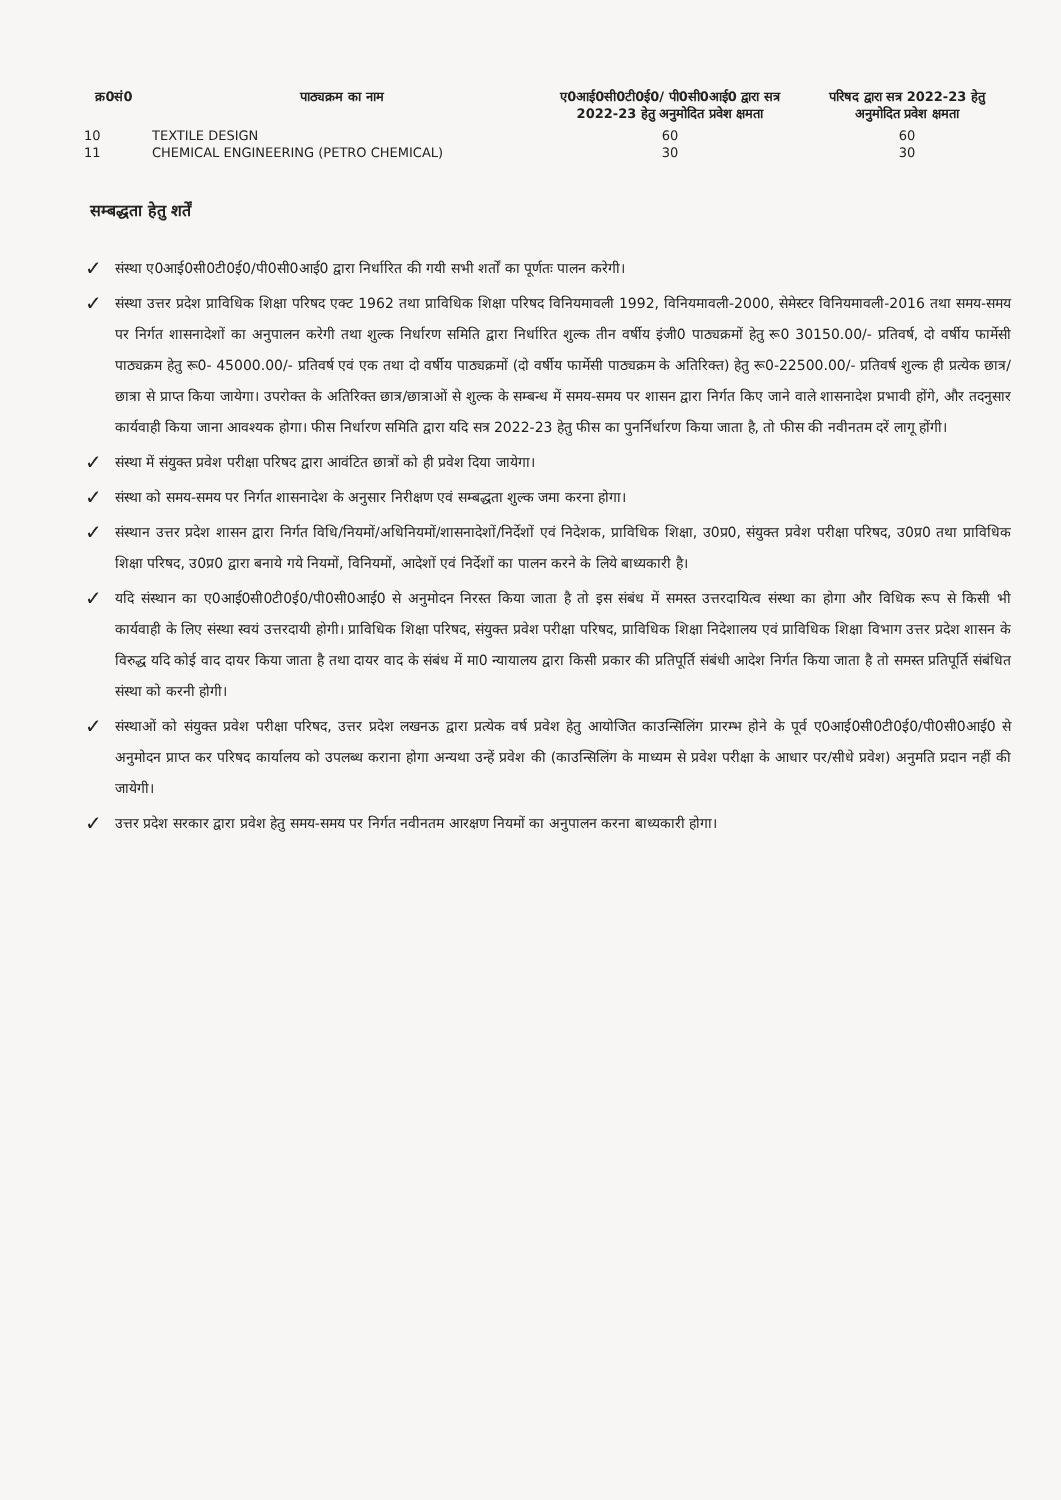| क्र0सं0 | पाठ्यक्रम का नाम | ए0आई0सी0टी0ई0/ पी0सी0आई0 द्वारा सत्र 2022-23 हेतु अनुमोदित प्रवेश क्षमता | परिषद द्वारा सत्र 2022-23 हेतु अनुमोदित प्रवेश क्षमता |
| --- | --- | --- | --- |
| 10 | TEXTILE DESIGN | 60 | 60 |
| 11 | CHEMICAL ENGINEERING (PETRO CHEMICAL) | 30 | 30 |
सम्बद्धता हेतु शर्तें
✓ संस्था ए0आई0सी0टी0ई0/पी0सी0आई0 द्वारा निर्धारित की गयी सभी शर्तों का पूर्णतः पालन करेगी।
✓ संस्था उत्तर प्रदेश प्राविधिक शिक्षा परिषद एक्ट 1962 तथा प्राविधिक शिक्षा परिषद विनियमावली 1992, विनियमावली-2000, सेमेस्टर विनियमावली-2016 तथा समय-समय पर निर्गत शासनादेशों का अनुपालन करेगी तथा शुल्क निर्धारण समिति द्वारा निर्धारित शुल्क तीन वर्षीय इंजी0 पाठ्यक्रमों हेतु रू0 30150.00/- प्रतिवर्ष, दो वर्षीय फार्मेसी पाठ्यक्रम हेतु रू0- 45000.00/- प्रतिवर्ष एवं एक तथा दो वर्षीय पाठ्यक्रमों (दो वर्षीय फार्मेसी पाठ्यक्रम के अतिरिक्त) हेतु रू0-22500.00/- प्रतिवर्ष शुल्क ही प्रत्येक छात्र/छात्रा से प्राप्त किया जायेगा। उपरोक्त के अतिरिक्त छात्र/छात्राओं से शुल्क के सम्बन्ध में समय-समय पर शासन द्वारा निर्गत किए जाने वाले शासनादेश प्रभावी होंगे, और तदनुसार कार्यवाही किया जाना आवश्यक होगा। फीस निर्धारण समिति द्वारा यदि सत्र 2022-23 हेतु फीस का पुनर्निर्धारण किया जाता है, तो फीस की नवीनतम दरें लागू होंगी।
✓ संस्था में संयुक्त प्रवेश परीक्षा परिषद द्वारा आवंटित छात्रों को ही प्रवेश दिया जायेगा।
✓ संस्था को समय-समय पर निर्गत शासनादेश के अनुसार निरीक्षण एवं सम्बद्धता शुल्क जमा करना होगा।
✓ संस्थान उत्तर प्रदेश शासन द्वारा निर्गत विधि/नियमों/अधिनियमों/शासनादेशों/निर्देशों एवं निदेशक, प्राविधिक शिक्षा, उ0प्र0, संयुक्त प्रवेश परीक्षा परिषद, उ0प्र0 तथा प्राविधिक शिक्षा परिषद, उ0प्र0 द्वारा बनाये गये नियमों, विनियमों, आदेशों एवं निर्देशों का पालन करने के लिये बाध्यकारी है।
✓ यदि संस्थान का ए0आई0सी0टी0ई0/पी0सी0आई0 से अनुमोदन निरस्त किया जाता है तो इस संबंध में समस्त उत्तरदायित्व संस्था का होगा और विधिक रूप से किसी भी कार्यवाही के लिए संस्था स्वयं उत्तरदायी होगी। प्राविधिक शिक्षा परिषद, संयुक्त प्रवेश परीक्षा परिषद, प्राविधिक शिक्षा निदेशालय एवं प्राविधिक शिक्षा विभाग उत्तर प्रदेश शासन के विरुद्ध यदि कोई वाद दायर किया जाता है तथा दायर वाद के संबंध में मा0 न्यायालय द्वारा किसी प्रकार की प्रतिपूर्ति संबंधी आदेश निर्गत किया जाता है तो समस्त प्रतिपूर्ति संबंधित संस्था को करनी होगी।
✓ संस्थाओं को संयुक्त प्रवेश परीक्षा परिषद, उत्तर प्रदेश लखनऊ द्वारा प्रत्येक वर्ष प्रवेश हेतु आयोजित काउन्सिलिंग प्रारम्भ होने के पूर्व ए0आई0सी0टी0ई0/पी0सी0आई0 से अनुमोदन प्राप्त कर परिषद कार्यालय को उपलब्ध कराना होगा अन्यथा उन्हें प्रवेश की (काउन्सिलिंग के माध्यम से प्रवेश परीक्षा के आधार पर/सीधे प्रवेश) अनुमति प्रदान नहीं की जायेगी।
✓ उत्तर प्रदेश सरकार द्वारा प्रवेश हेतु समय-समय पर निर्गत नवीनतम आरक्षण नियमों का अनुपालन करना बाध्यकारी होगा।